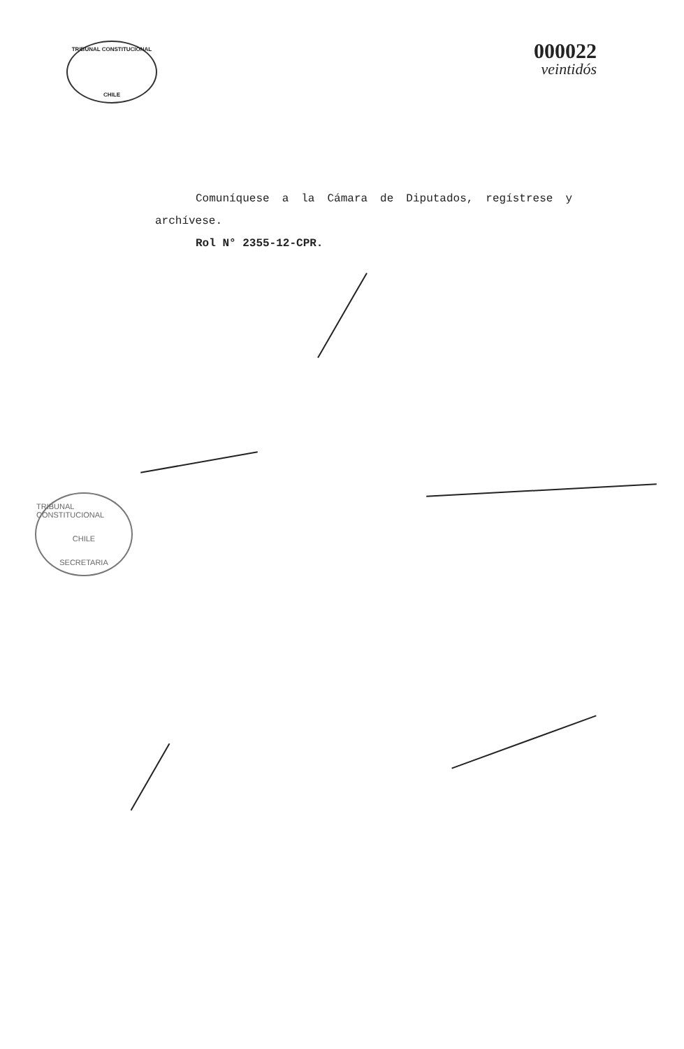TRIBUNAL CONSTITUCIONAL
CHILE
000022
veintidós
Comuníquese a la Cámara de Diputados, regístrese y archívese.
Rol N° 2355-12-CPR.
TRIBUNAL CONSTITUCIONAL
CHILE
SECRETARIA